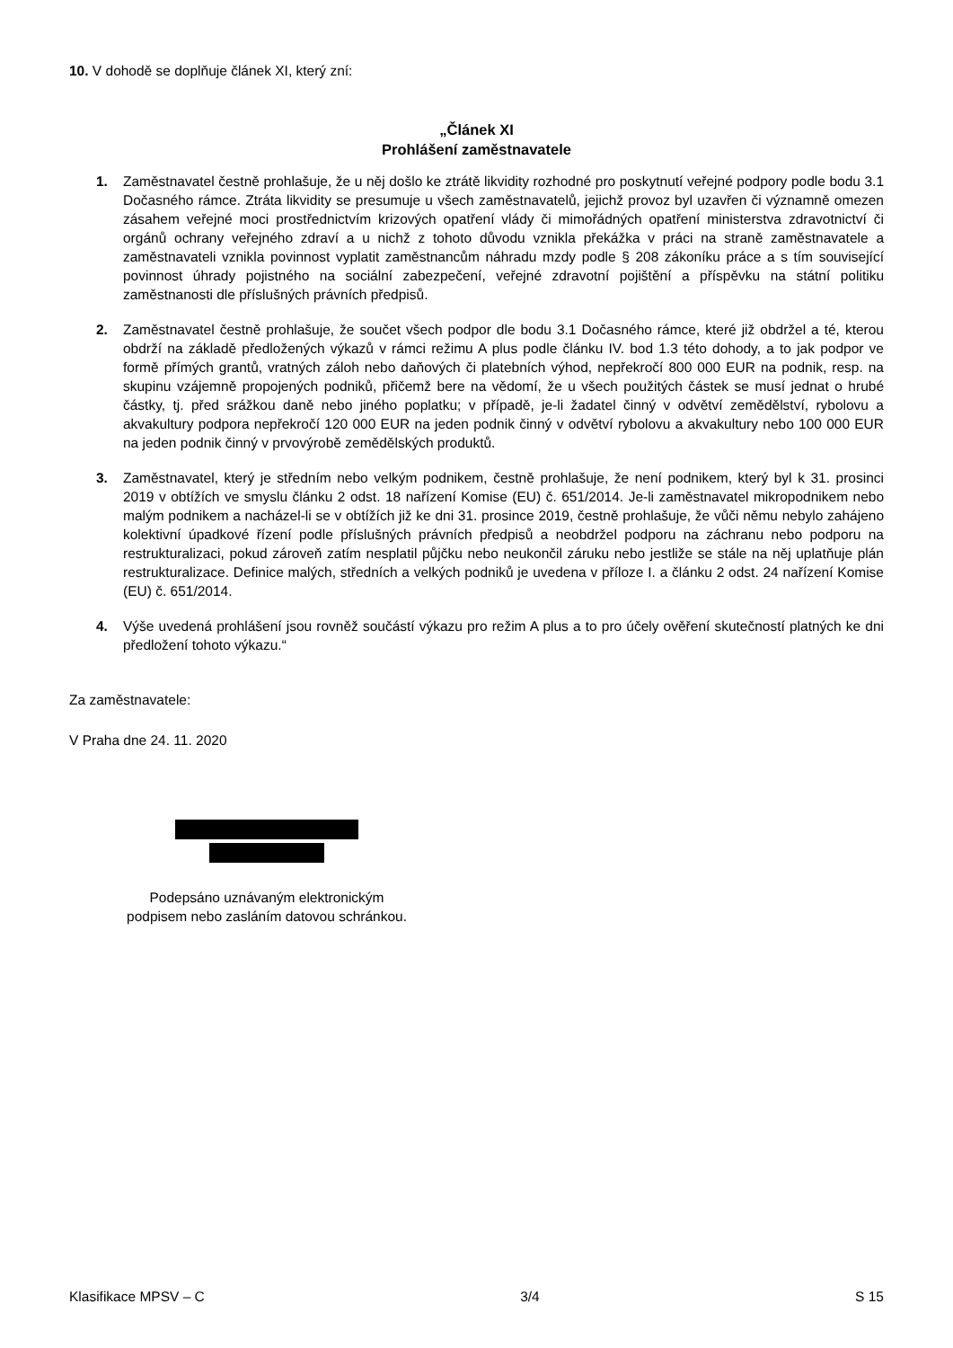10. V dohodě se doplňuje článek XI, který zní:
„Článek XI
Prohlášení zaměstnavatele
1. Zaměstnavatel čestně prohlašuje, že u něj došlo ke ztrátě likvidity rozhodné pro poskytnutí veřejné podpory podle bodu 3.1 Dočasného rámce. Ztráta likvidity se presumuje u všech zaměstnavatelů, jejichž provoz byl uzavřen či významně omezen zásahem veřejné moci prostřednictvím krizových opatření vlády či mimořádných opatření ministerstva zdravotnictví či orgánů ochrany veřejného zdraví a u nichž z tohoto důvodu vznikla překážka v práci na straně zaměstnavatele a zaměstnavateli vznikla povinnost vyplatit zaměstnancům náhradu mzdy podle § 208 zákoníku práce a s tím související povinnost úhrady pojistného na sociální zabezpečení, veřejné zdravotní pojištění a příspěvku na státní politiku zaměstnanosti dle příslušných právních předpisů.
2. Zaměstnavatel čestně prohlašuje, že součet všech podpor dle bodu 3.1 Dočasného rámce, které již obdržel a té, kterou obdrží na základě předložených výkazů v rámci režimu A plus podle článku IV. bod 1.3 této dohody, a to jak podpor ve formě přímých grantů, vratných záloh nebo daňových či platebních výhod, nepřekročí 800 000 EUR na podnik, resp. na skupinu vzájemně propojených podniků, přičemž bere na vědomí, že u všech použitých částek se musí jednat o hrubé částky, tj. před srážkou daně nebo jiného poplatku; v případě, je-li žadatel činný v odvětví zemědělství, rybolovu a akvakultury podpora nepřekročí 120 000 EUR na jeden podnik činný v odvětví rybolovu a akvakultury nebo 100 000 EUR na jeden podnik činný v prvovýrobě zemědělských produktů.
3. Zaměstnavatel, který je středním nebo velkým podnikem, čestně prohlašuje, že není podnikem, který byl k 31. prosinci 2019 v obtížích ve smyslu článku 2 odst. 18 nařízení Komise (EU) č. 651/2014. Je-li zaměstnavatel mikropodnikem nebo malým podnikem a nacházel-li se v obtížích již ke dni 31. prosince 2019, čestně prohlašuje, že vůči němu nebylo zahájeno kolektivní úpadkové řízení podle příslušných právních předpisů a neobdržel podporu na záchranu nebo podporu na restrukturalizaci, pokud zároveň zatím nesplatil půjčku nebo neukončil záruku nebo jestliže se stále na něj uplatňuje plán restrukturalizace. Definice malých, středních a velkých podniků je uvedena v příloze I. a článku 2 odst. 24 nařízení Komise (EU) č. 651/2014.
4. Výše uvedená prohlášení jsou rovněž součástí výkazu pro režim A plus a to pro účely ověření skutečností platných ke dni předložení tohoto výkazu.“
Za zaměstnavatele:
V Praha dne 24. 11. 2020
Podepsáno uznávaným elektronickým
podpisem nebo zasláním datovou schránkou.
Klasifikace MPSV – C 3/4 S 15